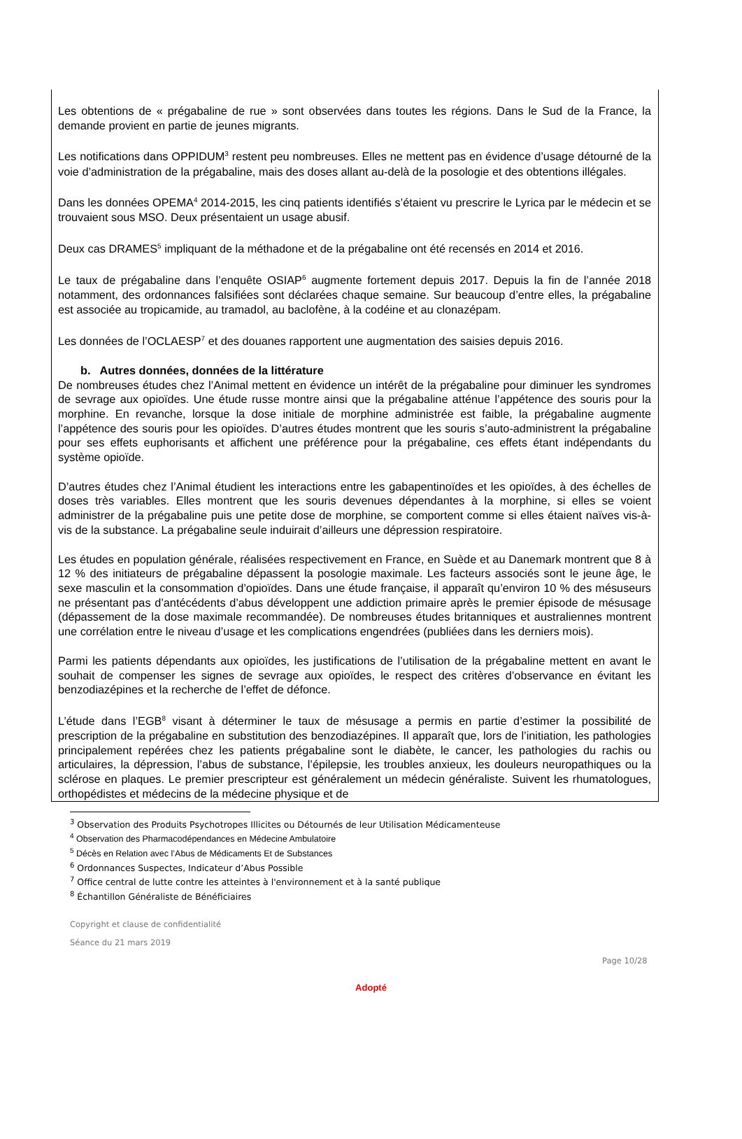Les obtentions de « prégabaline de rue » sont observées dans toutes les régions. Dans le Sud de la France, la demande provient en partie de jeunes migrants.
Les notifications dans OPPIDUM<sup>3</sup> restent peu nombreuses. Elles ne mettent pas en évidence d’usage détourné de la voie d’administration de la prégabaline, mais des doses allant au-delà de la posologie et des obtentions illégales.
Dans les données OPEMA<sup>4</sup> 2014-2015, les cinq patients identifiés s’étaient vu prescrire le Lyrica par le médecin et se trouvaient sous MSO. Deux présentaient un usage abusif.
Deux cas DRAMES<sup>5</sup> impliquant de la méthadone et de la prégabaline ont été recensés en 2014 et 2016.
Le taux de prégabaline dans l’enquête OSIAP<sup>6</sup> augmente fortement depuis 2017. Depuis la fin de l’année 2018 notamment, des ordonnances falsifiées sont déclarées chaque semaine. Sur beaucoup d’entre elles, la prégabaline est associée au tropicamide, au tramadol, au baclofène, à la codéine et au clonazépam.
Les données de l’OCLAESP<sup>7</sup> et des douanes rapportent une augmentation des saisies depuis 2016.
b. Autres données, données de la littérature
De nombreuses études chez l’Animal mettent en évidence un intérêt de la prégabaline pour diminuer les syndromes de sevrage aux opioïdes. Une étude russe montre ainsi que la prégabaline atténue l’appétence des souris pour la morphine. En revanche, lorsque la dose initiale de morphine administrée est faible, la prégabaline augmente l’appétence des souris pour les opioïdes. D’autres études montrent que les souris s’auto-administrent la prégabaline pour ses effets euphorisants et affichent une préférence pour la prégabaline, ces effets étant indépendants du système opioïde.
D’autres études chez l’Animal étudient les interactions entre les gabapentinoïdes et les opioïdes, à des échelles de doses très variables. Elles montrent que les souris devenues dépendantes à la morphine, si elles se voient administrer de la prégabaline puis une petite dose de morphine, se comportent comme si elles étaient naïves vis-à-vis de la substance. La prégabaline seule induirait d’ailleurs une dépression respiratoire.
Les études en population générale, réalisées respectivement en France, en Suède et au Danemark montrent que 8 à 12 % des initiateurs de prégabaline dépassent la posologie maximale. Les facteurs associés sont le jeune âge, le sexe masculin et la consommation d’opioïdes. Dans une étude française, il apparaît qu’environ 10 % des mésuseurs ne présentant pas d’antécédents d’abus développent une addiction primaire après le premier épisode de mésusage (dépassement de la dose maximale recommandée). De nombreuses études britanniques et australiennes montrent une corrélation entre le niveau d’usage et les complications engendrées (publiées dans les derniers mois).
Parmi les patients dépendants aux opioïdes, les justifications de l’utilisation de la prégabaline mettent en avant le souhait de compenser les signes de sevrage aux opioïdes, le respect des critères d’observance en évitant les benzodiazépines et la recherche de l’effet de défonce.
L’étude dans l’EGB<sup>8</sup> visant à déterminer le taux de mésusage a permis en partie d’estimer la possibilité de prescription de la prégabaline en substitution des benzodiazépines. Il apparaît que, lors de l’initiation, les pathologies principalement repérées chez les patients prégabaline sont le diabète, le cancer, les pathologies du rachis ou articulaires, la dépression, l’abus de substance, l’épilepsie, les troubles anxieux, les douleurs neuropathiques ou la sclérose en plaques. Le premier prescripteur est généralement un médecin généraliste. Suivent les rhumatologues, orthopédistes et médecins de la médecine physique et de
<sup>3</sup> Observation des Produits Psychotropes Illicites ou Détournés de leur Utilisation Médicamenteuse
<sup>4</sup> Observation des Pharmacodépendances en Médecine Ambulatoire
<sup>5</sup> Décès en Relation avec l’Abus de Médicaments Et de Substances
<sup>6</sup> Ordonnances Suspectes, Indicateur d’Abus Possible
<sup>7</sup> Office central de lutte contre les atteintes à l'environnement et à la santé publique
<sup>8</sup> Échantillon Généraliste de Bénéficiaires
Copyright et clause de confidentialité
Séance du 21 mars 2019
Page 10/28
Adopté